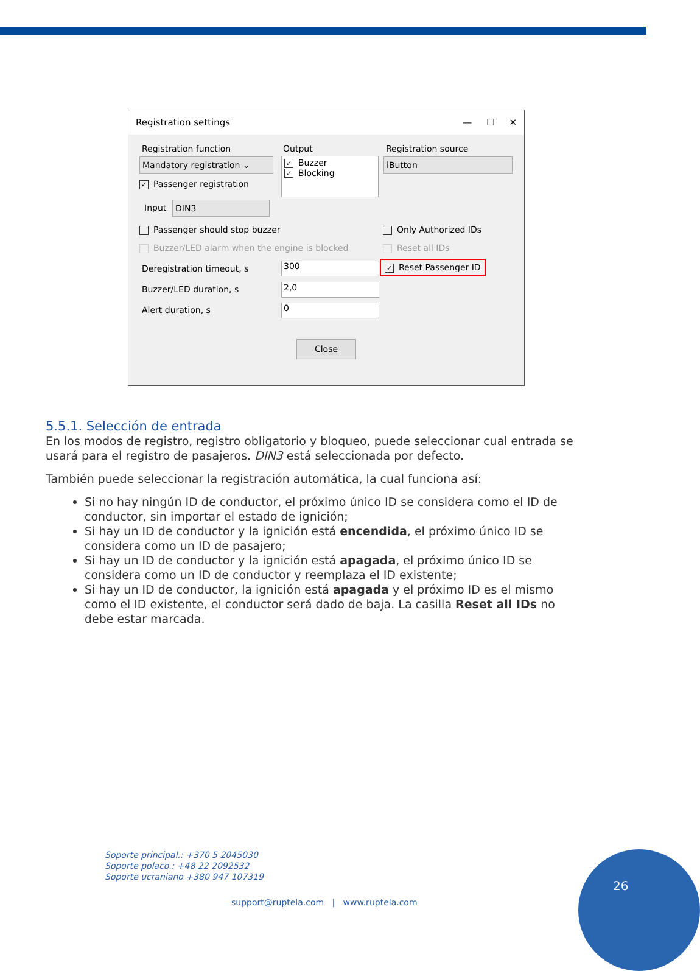Registration settings — ☐ ✕
Registration function Output Registration source
Mandatory registration ⌄
✓ Buzzer
✓ Blocking
iButton
✓ Passenger registration
Input DIN3
Passenger should stop buzzer Only Authorized IDs
Buzzer/LED alarm when the engine is blocked
Reset all IDs
Deregistration timeout, s 300 ✓ Reset Passenger ID
Buzzer/LED duration, s 2,0
Alert duration, s 0
Close
5.5.1. Selección de entrada
En los modos de registro, registro obligatorio y bloqueo, puede seleccionar cual entrada se usará para el registro de pasajeros. DIN3 está seleccionada por defecto.
También puede seleccionar la registración automática, la cual funciona así:
Si no hay ningún ID de conductor, el próximo único ID se considera como el ID de conductor, sin importar el estado de ignición;
Si hay un ID de conductor y la ignición está encendida, el próximo único ID se considera como un ID de pasajero;
Si hay un ID de conductor y la ignición está apagada, el próximo único ID se considera como un ID de conductor y reemplaza el ID existente;
Si hay un ID de conductor, la ignición está apagada y el próximo ID es el mismo como el ID existente, el conductor será dado de baja. La casilla Reset all IDs no debe estar marcada.
Soporte principal.: +370 5 2045030
Soporte polaco.: +48 22 2092532
Soporte ucraniano +380 947 107319
support@ruptela.com | www.ruptela.com
26